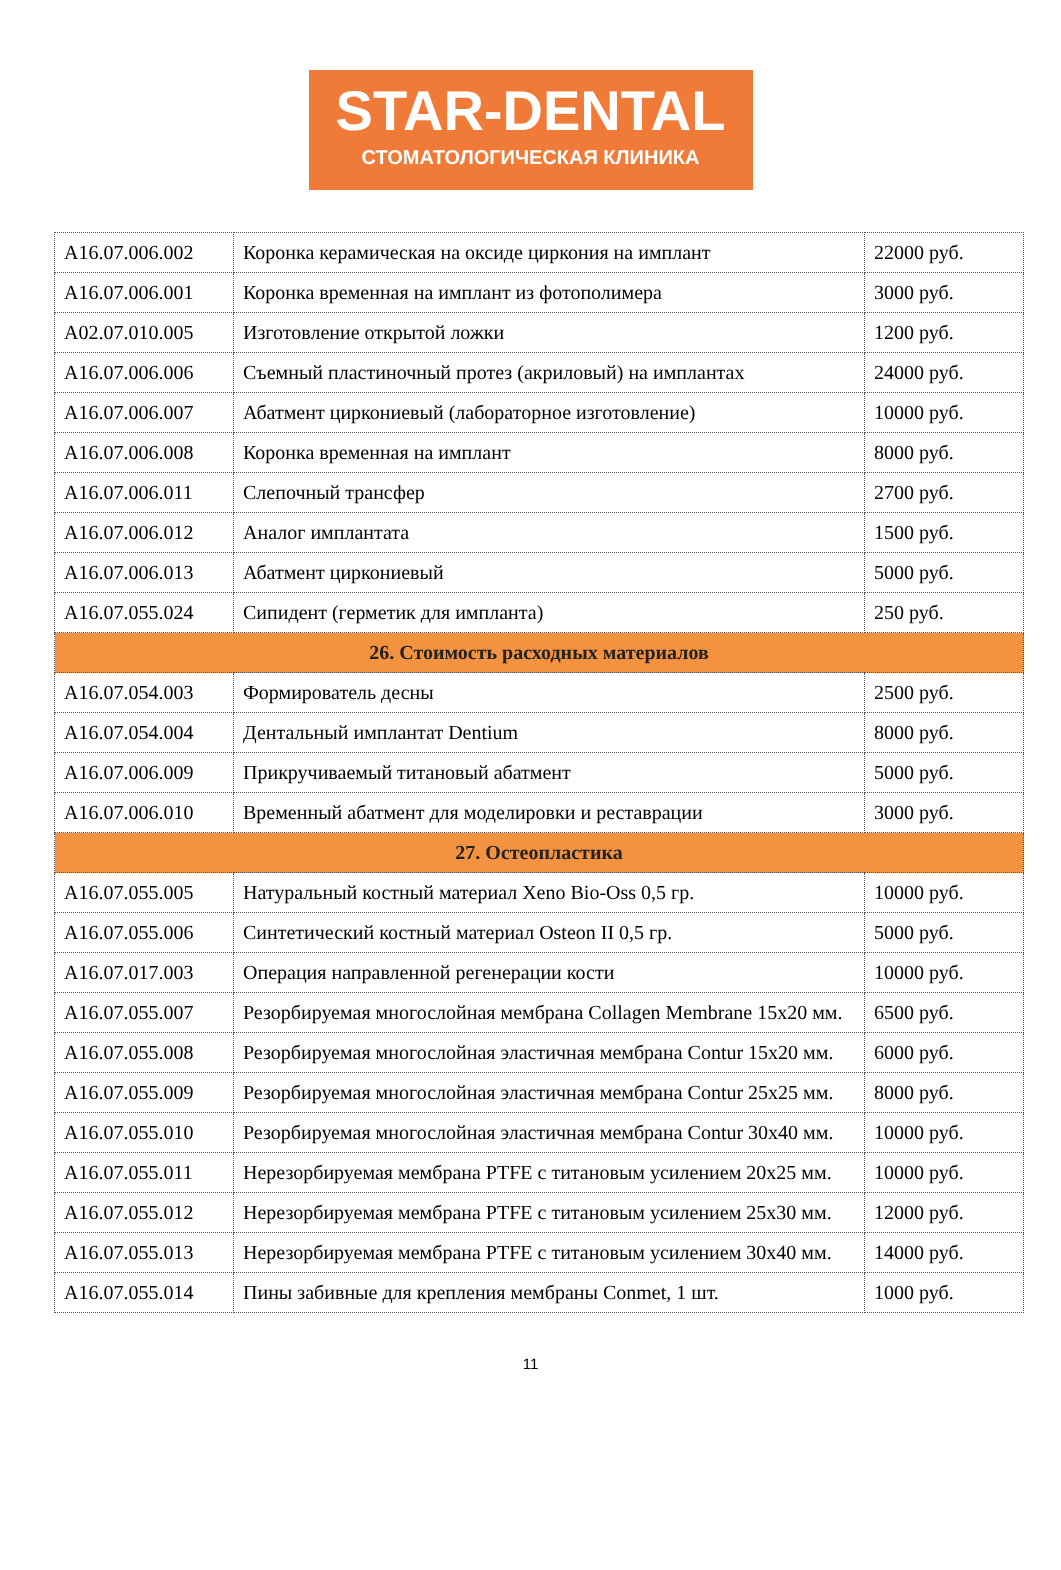STAR-DENTAL
СТОМАТОЛОГИЧЕСКАЯ КЛИНИКА
| A16.07.006.002 | Коронка керамическая на оксиде циркония на имплант | 22000 руб. |
| A16.07.006.001 | Коронка временная на имплант из фотополимера | 3000 руб. |
| A02.07.010.005 | Изготовление открытой ложки | 1200 руб. |
| A16.07.006.006 | Съемный пластиночный протез (акриловый) на имплантах | 24000 руб. |
| A16.07.006.007 | Абатмент циркониевый (лабораторное изготовление) | 10000 руб. |
| A16.07.006.008 | Коронка временная на имплант | 8000 руб. |
| A16.07.006.011 | Слепочный трансфер | 2700 руб. |
| A16.07.006.012 | Аналог имплантата | 1500 руб. |
| A16.07.006.013 | Абатмент циркониевый | 5000 руб. |
| A16.07.055.024 | Сипидент (герметик для импланта) | 250 руб. |
| 26. Стоимость расходных материалов | | |
| A16.07.054.003 | Формирователь десны | 2500 руб. |
| A16.07.054.004 | Дентальный имплантат Dentium | 8000 руб. |
| A16.07.006.009 | Прикручиваемый титановый абатмент | 5000 руб. |
| A16.07.006.010 | Временный абатмент для моделировки и реставрации | 3000 руб. |
| 27. Остеопластика | | |
| A16.07.055.005 | Натуральный костный материал Xeno Bio-Oss 0,5 гр. | 10000 руб. |
| A16.07.055.006 | Синтетический костный материал Osteon II 0,5 гр. | 5000 руб. |
| A16.07.017.003 | Операция направленной регенерации кости | 10000 руб. |
| A16.07.055.007 | Резорбируемая многослойная мембрана Collagen Membrane 15x20 мм. | 6500 руб. |
| A16.07.055.008 | Резорбируемая многослойная эластичная мембрана Contur 15x20 мм. | 6000 руб. |
| A16.07.055.009 | Резорбируемая многослойная эластичная мембрана Contur 25x25 мм. | 8000 руб. |
| A16.07.055.010 | Резорбируемая многослойная эластичная мембрана Contur 30x40 мм. | 10000 руб. |
| A16.07.055.011 | Нерезорбируемая мембрана PTFE с титановым усилением 20x25 мм. | 10000 руб. |
| A16.07.055.012 | Нерезорбируемая мембрана PTFE с титановым усилением 25x30 мм. | 12000 руб. |
| A16.07.055.013 | Нерезорбируемая мембрана PTFE с титановым усилением 30x40 мм. | 14000 руб. |
| A16.07.055.014 | Пины забивные для крепления мембраны Conmet, 1 шт. | 1000 руб. |
11